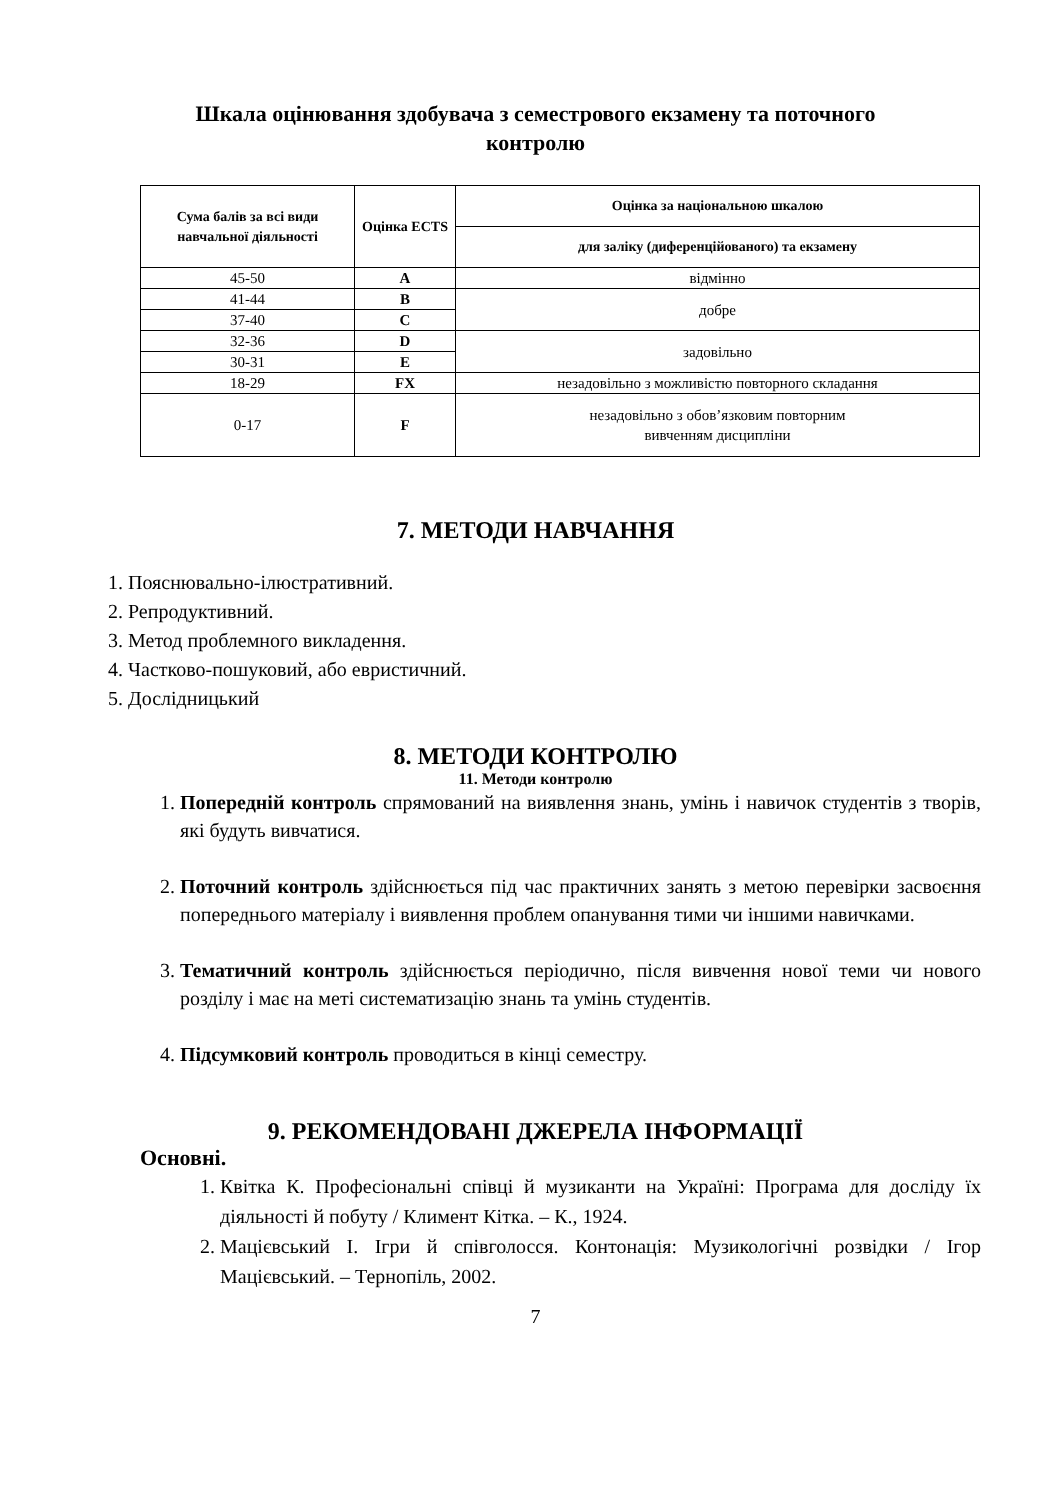Шкала оцінювання здобувача з семестрового екзамену та поточного контролю
| Сума балів за всі види навчальної діяльності | Оцінка ECTS | Оцінка за національною шкалою |
| --- | --- | --- |
| | | для заліку (диференційованого) та екзамену |
| 45-50 | A | відмінно |
| 41-44 | B | добре |
| 37-40 | C | |
| 32-36 | D | задовільно |
| 30-31 | E | |
| 18-29 | FX | незадовільно з можливістю повторного складання |
| 0-17 | F | незадовільно з обов’язковим повторним вивченням дисципліни |
7. МЕТОДИ НАВЧАННЯ
1. Пояснювально-ілюстративний.
2. Репродуктивний.
3. Метод проблемного викладення.
4. Частково-пошуковий, або евристичний.
5. Дослідницький
8. МЕТОДИ КОНТРОЛЮ
11. Методи контролю
1. Попередній контроль спрямований на виявлення знань, умінь і навичок студентів з творів, які будуть вивчатися.
2. Поточний контроль здійснюється під час практичних занять з метою перевірки засвоєння попереднього матеріалу і виявлення проблем опанування тими чи іншими навичками.
3. Тематичний контроль здійснюється періодично, після вивчення нової теми чи нового розділу і має на меті систематизацію знань та умінь студентів.
4. Підсумковий контроль проводиться в кінці семестру.
9. РЕКОМЕНДОВАНІ ДЖЕРЕЛА ІНФОРМАЦІЇ
Основні.
1. Квітка К. Професіональні співці й музиканти на Україні: Програма для досліду їх діяльності й побуту / Климент Кітка. – К., 1924.
2. Мацієвський І. Ігри й співголосся. Контонація: Музикологічні розвідки / Ігор Мацієвський. – Тернопіль, 2002.
7